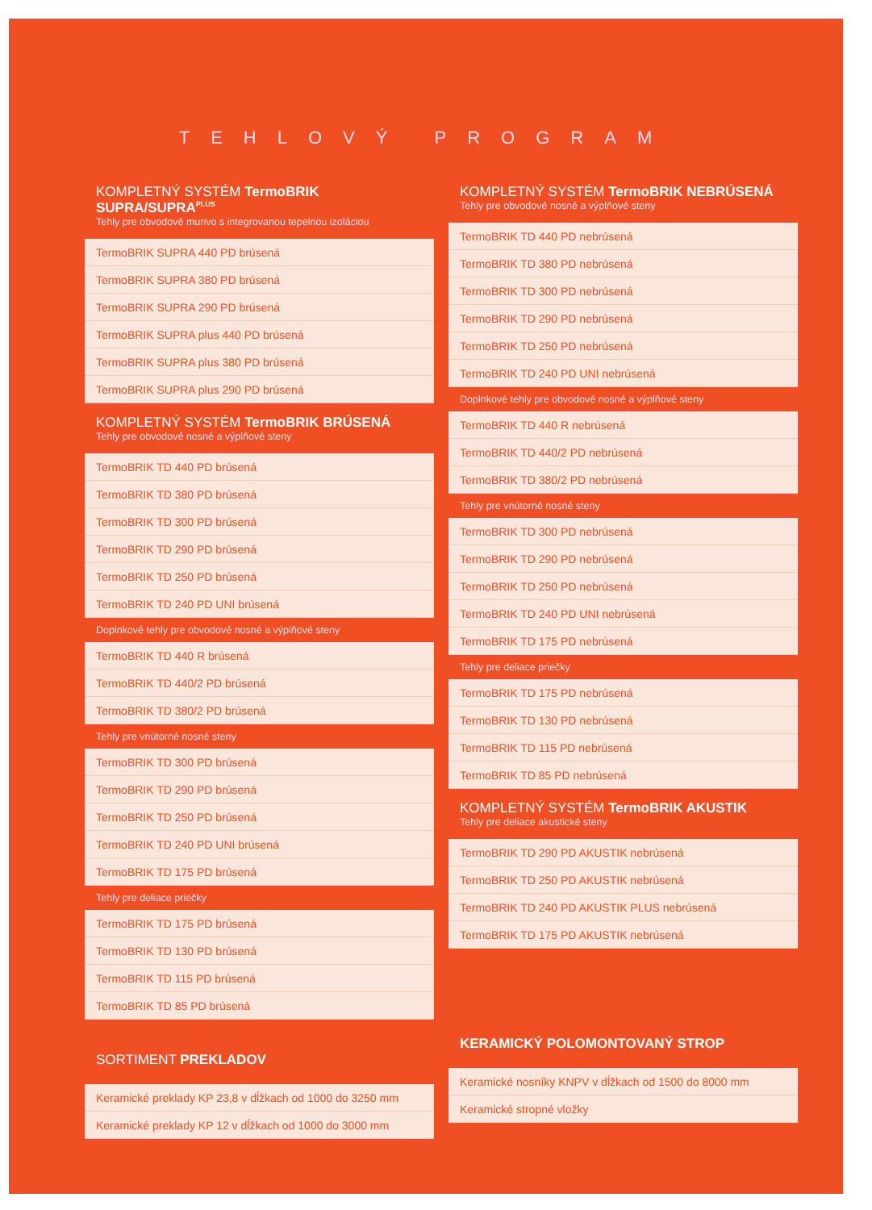TEHLOVÝ PROGRAM
KOMPLETNÝ SYSTÉM TermoBRIK SUPRA/SUPRA<sup>PLUS</sup>
Tehly pre obvodové murivo s integrovanou tepelnou izoláciou
| TermoBRIK SUPRA 440 PD brúsená |
| TermoBRIK SUPRA 380 PD brúsená |
| TermoBRIK SUPRA 290 PD brúsená |
| TermoBRIK SUPRA plus 440 PD brúsená |
| TermoBRIK SUPRA plus 380 PD brúsená |
| TermoBRIK SUPRA plus 290 PD brúsená |
KOMPLETNÝ SYSTÉM TermoBRIK BRÚSENÁ
Tehly pre obvodové nosné a výplňové steny
| TermoBRIK TD 440 PD brúsená |
| TermoBRIK TD 380 PD brúsená |
| TermoBRIK TD 300 PD brúsená |
| TermoBRIK TD 290 PD brúsená |
| TermoBRIK TD 250 PD brúsená |
| TermoBRIK TD 240 PD UNI brúsená |
Doplnkové tehly pre obvodové nosné a výplňové steny
| TermoBRIK TD 440 R brúsená |
| TermoBRIK TD 440/2 PD brúsená |
| TermoBRIK TD 380/2 PD brúsená |
Tehly pre vnútorné nosné steny
| TermoBRIK TD 300 PD brúsená |
| TermoBRIK TD 290 PD brúsená |
| TermoBRIK TD 250 PD brúsená |
| TermoBRIK TD 240 PD UNI brúsená |
| TermoBRIK TD 175 PD brúsená |
Tehly pre deliace priečky
| TermoBRIK TD 175 PD brúsená |
| TermoBRIK TD 130 PD brúsená |
| TermoBRIK TD 115 PD brúsená |
| TermoBRIK TD 85 PD brúsená |
SORTIMENT PREKLADOV
| Keramické preklady KP 23,8 v dĺžkach od 1000 do 3250 mm |
| Keramické preklady KP 12 v dĺžkach od 1000 do 3000 mm |
KOMPLETNÝ SYSTÉM TermoBRIK NEBRÚSENÁ
Tehly pre obvodové nosné a výplňové steny
| TermoBRIK TD 440 PD nebrúsená |
| TermoBRIK TD 380 PD nebrúsená |
| TermoBRIK TD 300 PD nebrúsená |
| TermoBRIK TD 290 PD nebrúsená |
| TermoBRIK TD 250 PD nebrúsená |
| TermoBRIK TD 240 PD UNI nebrúsená |
Doplnkové tehly pre obvodové nosné a výplňové steny
| TermoBRIK TD 440 R nebrúsená |
| TermoBRIK TD 440/2 PD nebrúsená |
| TermoBRIK TD 380/2 PD nebrúsená |
Tehly pre vnútorné nosné steny
| TermoBRIK TD 300 PD nebrúsená |
| TermoBRIK TD 290 PD nebrúsená |
| TermoBRIK TD 250 PD nebrúsená |
| TermoBRIK TD 240 PD UNI nebrúsená |
| TermoBRIK TD 175 PD nebrúsená |
Tehly pre deliace priečky
| TermoBRIK TD 175 PD nebrúsená |
| TermoBRIK TD 130 PD nebrúsená |
| TermoBRIK TD 115 PD nebrúsená |
| TermoBRIK TD 85 PD nebrúsená |
KOMPLETNÝ SYSTÉM TermoBRIK AKUSTIK
Tehly pre deliace akustické steny
| TermoBRIK TD 290 PD AKUSTIK nebrúsená |
| TermoBRIK TD 250 PD AKUSTIK nebrúsená |
| TermoBRIK TD 240 PD AKUSTIK PLUS nebrúsená |
| TermoBRIK TD 175 PD AKUSTIK nebrúsená |
KERAMICKÝ POLOMONTOVANÝ STROP
| Keramické nosníky KNPV v dĺžkach od 1500 do 8000 mm |
| Keramické stropné vložky |